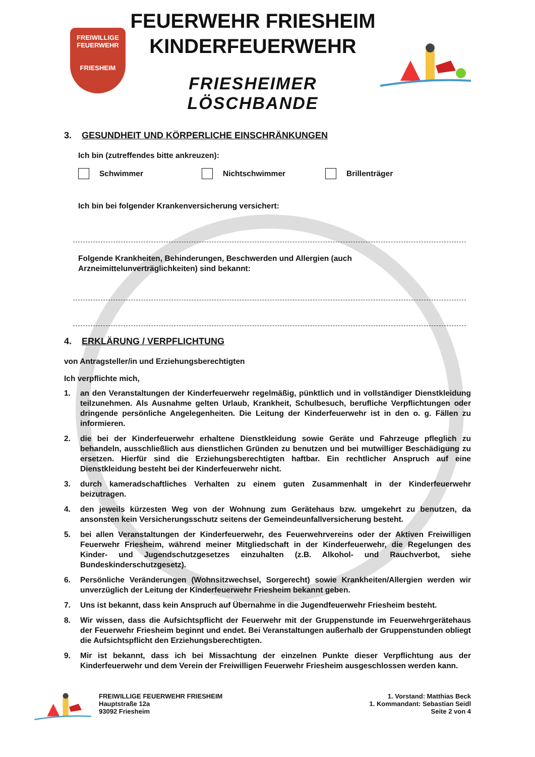FREIWILLIGE
FEUERWEHR
FRIESHEIM
FEUERWEHR FRIESHEIM
KINDERFEUERWEHR
FRIESHEIMER LÖSCHBANDE
3. GESUNDHEIT UND KÖRPERLICHE EINSCHRÄNKUNGEN
Ich bin (zutreffendes bitte ankreuzen):
Schwimmer Nichtschwimmer Brillenträger
Ich bin bei folgender Krankenversicherung versichert:
Folgende Krankheiten, Behinderungen, Beschwerden und Allergien (auch
Arzneimittelunverträglichkeiten) sind bekannt:
4. ERKLÄRUNG / VERPFLICHTUNG
von Antragsteller/in und Erziehungsberechtigten
Ich verpflichte mich,
1. an den Veranstaltungen der Kinderfeuerwehr regelmäßig, pünktlich und in vollständiger Dienstkleidung teilzunehmen. Als Ausnahme gelten Urlaub, Krankheit, Schulbesuch, berufliche Verpflichtungen oder dringende persönliche Angelegenheiten. Die Leitung der Kinderfeuerwehr ist in den o. g. Fällen zu informieren.
2. die bei der Kinderfeuerwehr erhaltene Dienstkleidung sowie Geräte und Fahrzeuge pfleglich zu behandeln, ausschließlich aus dienstlichen Gründen zu benutzen und bei mutwilliger Beschädigung zu ersetzen. Hierfür sind die Erziehungsberechtigten haftbar. Ein rechtlicher Anspruch auf eine Dienstkleidung besteht bei der Kinderfeuerwehr nicht.
3. durch kameradschaftliches Verhalten zu einem guten Zusammenhalt in der Kinderfeuerwehr beizutragen.
4. den jeweils kürzesten Weg von der Wohnung zum Gerätehaus bzw. umgekehrt zu benutzen, da ansonsten kein Versicherungsschutz seitens der Gemeindeunfallversicherung besteht.
5. bei allen Veranstaltungen der Kinderfeuerwehr, des Feuerwehrvereins oder der Aktiven Freiwilligen Feuerwehr Friesheim, während meiner Mitgliedschaft in der Kinderfeuerwehr, die Regelungen des Kinder- und Jugendschutzgesetzes einzuhalten (z.B. Alkohol- und Rauchverbot, siehe Bundeskinderschutzgesetz).
6. Persönliche Veränderungen (Wohnsitzwechsel, Sorgerecht) sowie Krankheiten/Allergien werden wir unverzüglich der Leitung der Kinderfeuerwehr Friesheim bekannt geben.
7. Uns ist bekannt, dass kein Anspruch auf Übernahme in die Jugendfeuerwehr Friesheim besteht.
8. Wir wissen, dass die Aufsichtspflicht der Feuerwehr mit der Gruppenstunde im Feuerwehrgerätehaus der Feuerwehr Friesheim beginnt und endet. Bei Veranstaltungen außerhalb der Gruppenstunden obliegt die Aufsichtspflicht den Erziehungsberechtigten.
9. Mir ist bekannt, dass ich bei Missachtung der einzelnen Punkte dieser Verpflichtung aus der Kinderfeuerwehr und dem Verein der Freiwilligen Feuerwehr Friesheim ausgeschlossen werden kann.
FREIWILLIGE FEUERWEHR FRIESHEIM
Hauptstraße 12a
93092 Friesheim
1. Vorstand: Matthias Beck
1. Kommandant: Sebastian Seidl
Seite 2 von 4